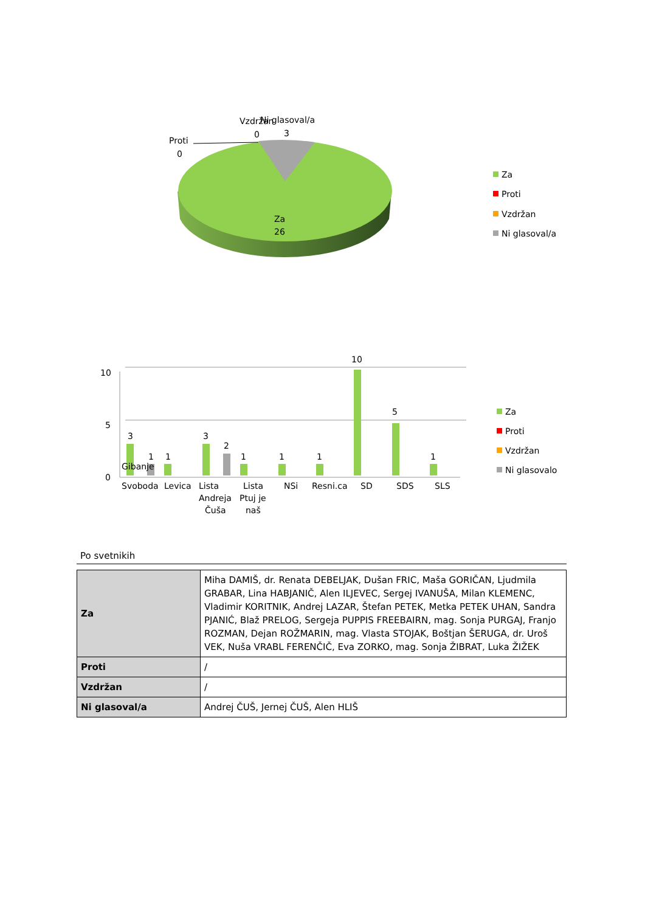Proti
0
Vzdržan
0
Ni glasoval/a
3
Za
26
Za
Proti
Vzdržan
Ni glasoval/a
10
5
0
3
1
1
3
2
1
1
1
10
5
1
Gibanje
Svoboda
Levica
Lista
Andreja
Čuša
Lista
Ptuj je
naš
NSi
Resni.ca
SD
SDS
SLS
Za
Proti
Vzdržan
Ni glasovalo
Po svetnikih
| Za | Miha DAMIŠ, dr. Renata DEBELJAK, Dušan FRIC, Maša GORIČAN, Ljudmila GRABAR, Lina HABJANIČ, Alen ILJEVEC, Sergej IVANUŠA, Milan KLEMENC, Vladimir KORITNIK, Andrej LAZAR, Štefan PETEK, Metka PETEK UHAN, Sandra PJANIĆ, Blaž PRELOG, Sergeja PUPPIS FREEBAIRN, mag. Sonja PURGAJ, Franjo ROZMAN, Dejan ROŽMARIN, mag. Vlasta STOJAK, Boštjan ŠERUGA, dr. Uroš VEK, Nuša VRABL FERENČIČ, Eva ZORKO, mag. Sonja ŽIBRAT, Luka ŽIŽEK |
| Proti | / |
| Vzdržan | / |
| Ni glasoval/a | Andrej ČUŠ, Jernej ČUŠ, Alen HLIŠ |